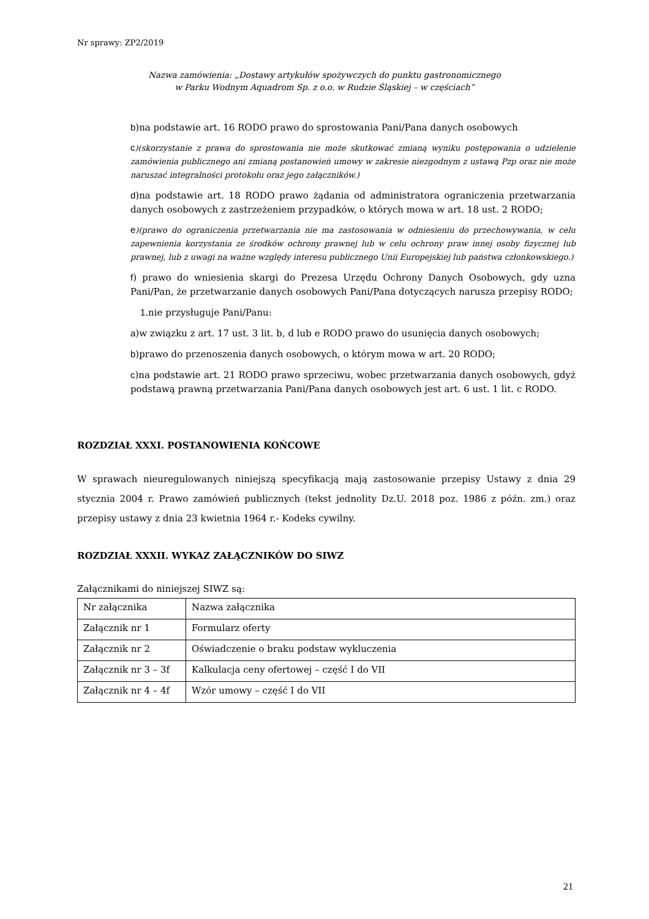Nr sprawy: ZP2/2019
Nazwa zamówienia: „Dostawy artykułów spożywczych do punktu gastronomicznego
w Parku Wodnym Aquadrom Sp. z o.o. w Rudzie Śląskiej – w częściach”
b)na podstawie art. 16 RODO prawo do sprostowania Pani/Pana danych osobowych
c)(skorzystanie z prawa do sprostowania nie może skutkować zmianą wyniku postępowania o udzielenie zamówienia publicznego ani zmianą postanowień umowy w zakresie niezgodnym z ustawą Pzp oraz nie może naruszać integralności protokołu oraz jego załączników.)
d)na podstawie art. 18 RODO prawo żądania od administratora ograniczenia przetwarzania danych osobowych z zastrzeżeniem przypadków, o których mowa w art. 18 ust. 2 RODO;
e)(prawo do ograniczenia przetwarzania nie ma zastosowania w odniesieniu do przechowywania, w celu zapewnienia korzystania ze środków ochrony prawnej lub w celu ochrony praw innej osoby fizycznej lub prawnej, lub z uwagi na ważne względy interesu publicznego Unii Europejskiej lub państwa członkowskiego.)
f) prawo do wniesienia skargi do Prezesa Urzędu Ochrony Danych Osobowych, gdy uzna Pani/Pan, że przetwarzanie danych osobowych Pani/Pana dotyczących narusza przepisy RODO;
1.nie przysługuje Pani/Panu:
a)w związku z art. 17 ust. 3 lit. b, d lub e RODO prawo do usunięcia danych osobowych;
b)prawo do przenoszenia danych osobowych, o którym mowa w art. 20 RODO;
c)na podstawie art. 21 RODO prawo sprzeciwu, wobec przetwarzania danych osobowych, gdyż podstawą prawną przetwarzania Pani/Pana danych osobowych jest art. 6 ust. 1 lit. c RODO.
ROZDZIAŁ XXXI. POSTANOWIENIA KOŃCOWE
W sprawach nieuregulowanych niniejszą specyfikacją mają zastosowanie przepisy Ustawy z dnia 29 stycznia 2004 r. Prawo zamówień publicznych (tekst jednolity Dz.U. 2018 poz. 1986 z późn. zm.) oraz przepisy ustawy z dnia 23 kwietnia 1964 r.- Kodeks cywilny.
ROZDZIAŁ XXXII. WYKAZ ZAŁĄCZNIKÓW DO SIWZ
Załącznikami do niniejszej SIWZ są:
| Nr załącznika | Nazwa załącznika |
| Załącznik nr 1 | Formularz oferty |
| Załącznik nr 2 | Oświadczenie o braku podstaw wykluczenia |
| Załącznik nr 3 – 3f | Kalkulacja ceny ofertowej – część I do VII |
| Załącznik nr 4 – 4f | Wzór umowy – część I do VII |
21